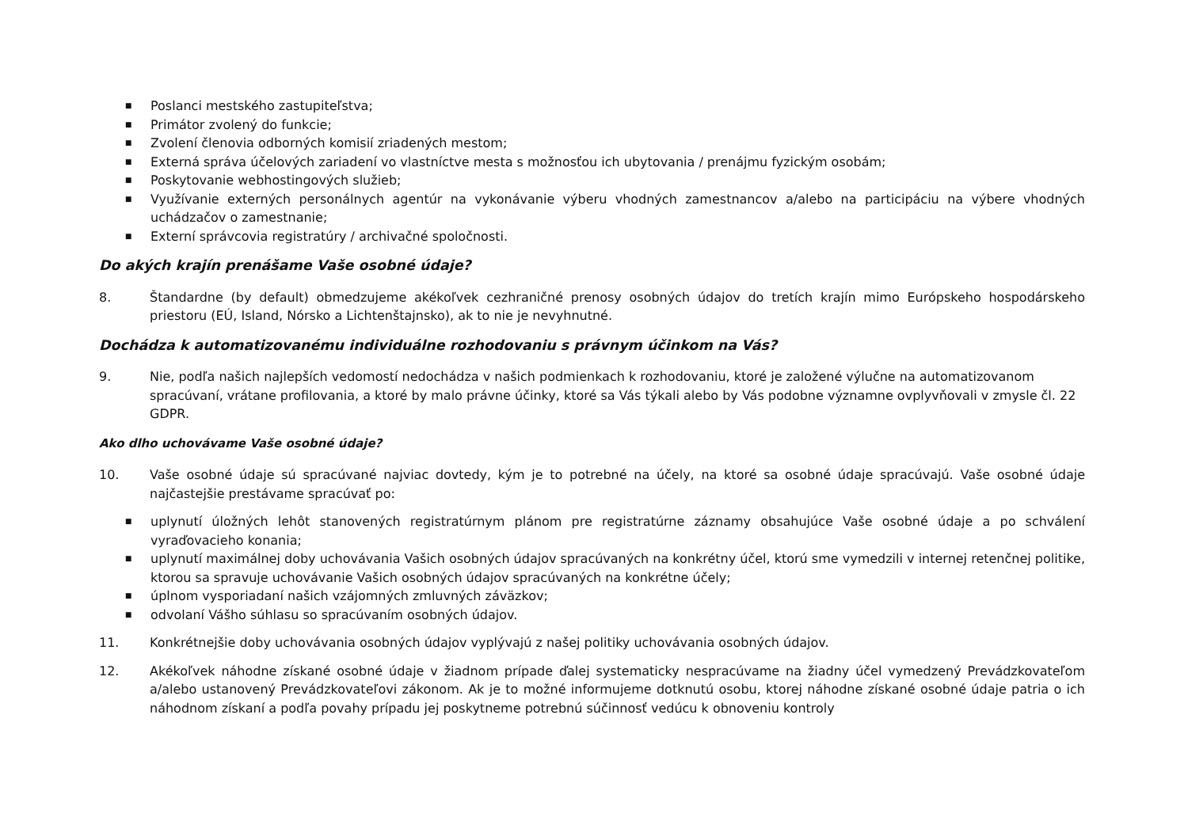■ Poslanci mestského zastupiteľstva;
■ Primátor zvolený do funkcie;
■ Zvolení členovia odborných komisií zriadených mestom;
■ Externá správa účelových zariadení vo vlastníctve mesta s možnosťou ich ubytovania / prenájmu fyzickým osobám;
■ Poskytovanie webhostingových služieb;
■ Využívanie externých personálnych agentúr na vykonávanie výberu vhodných zamestnancov a/alebo na participáciu na výbere vhodných uchádzačov o zamestnanie;
■ Externí správcovia registratúry / archivačné spoločnosti.
Do akých krajín prenášame Vaše osobné údaje?
8. Štandardne (by default) obmedzujeme akékoľvek cezhraničné prenosy osobných údajov do tretích krajín mimo Európskeho hospodárskeho priestoru (EÚ, Island, Nórsko a Lichtenštajnsko), ak to nie je nevyhnutné.
Dochádza k automatizovanému individuálne rozhodovaniu s právnym účinkom na Vás?
9. Nie, podľa našich najlepších vedomostí nedochádza v našich podmienkach k rozhodovaniu, ktoré je založené výlučne na automatizovanom spracúvaní, vrátane profilovania, a ktoré by malo právne účinky, ktoré sa Vás týkali alebo by Vás podobne významne ovplyvňovali v zmysle čl. 22 GDPR.
Ako dlho uchovávame Vaše osobné údaje?
10. Vaše osobné údaje sú spracúvané najviac dovtedy, kým je to potrebné na účely, na ktoré sa osobné údaje spracúvajú. Vaše osobné údaje najčastejšie prestávame spracúvať po:
■ uplynutí úložných lehôt stanovených registratúrnym plánom pre registratúrne záznamy obsahujúce Vaše osobné údaje a po schválení vyraďovacieho konania;
■ uplynutí maximálnej doby uchovávania Vašich osobných údajov spracúvaných na konkrétny účel, ktorú sme vymedzili v internej retenčnej politike, ktorou sa spravuje uchovávanie Vašich osobných údajov spracúvaných na konkrétne účely;
■ úplnom vysporiadaní našich vzájomných zmluvných záväzkov;
■ odvolaní Vášho súhlasu so spracúvaním osobných údajov.
11. Konkrétnejšie doby uchovávania osobných údajov vyplývajú z našej politiky uchovávania osobných údajov.
12. Akékoľvek náhodne získané osobné údaje v žiadnom prípade ďalej systematicky nespracúvame na žiadny účel vymedzený Prevádzkovateľom a/alebo ustanovený Prevádzkovateľovi zákonom. Ak je to možné informujeme dotknutú osobu, ktorej náhodne získané osobné údaje patria o ich náhodnom získaní a podľa povahy prípadu jej poskytneme potrebnú súčinnosť vedúcu k obnoveniu kontroly